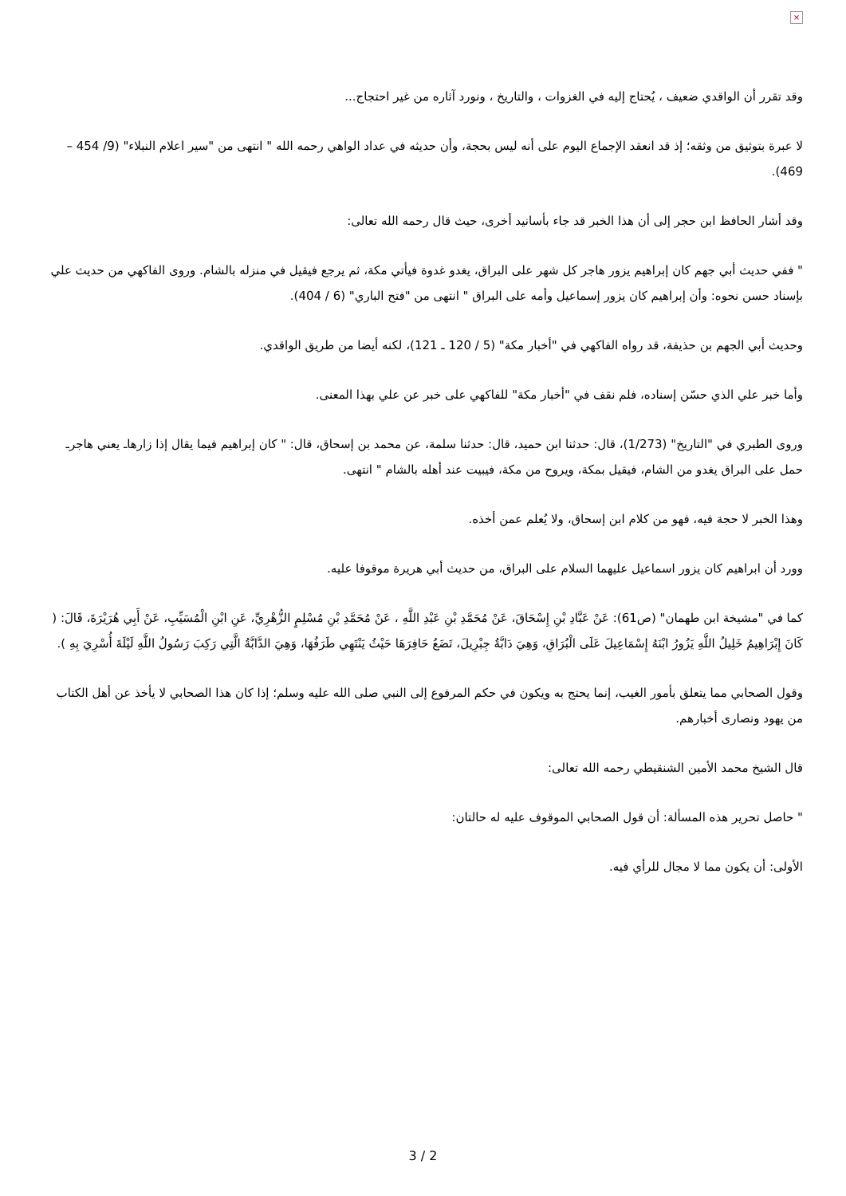×
وقد تقرر أن الواقدي ضعيف ، يُحتاج إليه في الغزوات ، والتاريخ ، ونورد آثاره من غير احتجاج...
لا عبرة بتوثيق من وثقه؛ إذ قد انعقد الإجماع اليوم على أنه ليس بحجة، وأن حديثه في عداد الواهي رحمه الله " انتهى من "سير اعلام النبلاء" (9/ 454 – 469).
وقد أشار الحافظ ابن حجر إلى أن هذا الخبر قد جاء بأسانيد أخرى، حيث قال رحمه الله تعالى:
" ففي حديث أبي جهم كان إبراهيم يزور هاجر كل شهر على البراق، يغدو غدوة فيأتي مكة، ثم يرجع فيقيل في منزله بالشام. وروى الفاكهي من حديث علي بإسناد حسن نحوه: وأن إبراهيم كان يزور إسماعيل وأمه على البراق " انتهى من "فتح الباري" (6 / 404).
وحديث أبي الجهم بن حذيفة، قد رواه الفاكهي في "أخبار مكة" (5 / 120 ـ 121)، لكنه أيضا من طريق الواقدي.
وأما خبر علي الذي حسّن إسناده، فلم نقف في "أخبار مكة" للفاكهي على خبر عن علي بهذا المعنى.
وروى الطبري في "التاريخ" (1/273)، قال: حدثنا ابن حميد، قال: حدثنا سلمة، عن محمد بن إسحاق، قال: " كان إبراهيم فيما يقال إذا زارهاـ يعني هاجرـ حمل على البراق يغدو من الشام، فيقيل بمكة، ويروح من مكة، فيبيت عند أهله بالشام " انتهى.
وهذا الخبر لا حجة فيه، فهو من كلام ابن إسحاق، ولا يُعلم عمن أخذه.
وورد أن ابراهيم كان يزور اسماعيل عليهما السلام على البراق، من حديث أبي هريرة موقوفا عليه.
كما في "مشيخة ابن طهمان" (ص61): عَنْ عَبَّادِ بْنِ إِسْحَاقَ، عَنْ مُحَمَّدِ بْنِ عَبْدِ اللَّهِ ، عَنْ مُحَمَّدِ بْنِ مُسْلِمٍ الزُّهْرِيِّ، عَنِ ابْنِ الْمُسَيِّبِ، عَنْ أَبِي هُرَيْرَةَ، قَالَ: ( كَانَ إِبْرَاهِيمُ خَلِيلُ اللَّهِ يَزُورُ ابْنَهُ إِسْمَاعِيلَ عَلَى الْبُرَاقِ، وَهِيَ دَابَّةُ جِبْرِيلَ، تَضَعُ حَافِرَهَا حَيْثُ يَنْتَهِي طَرَفُهَا، وَهِيَ الدَّابَّةُ الَّتِي رَكِبَ رَسُولُ اللَّهِ لَيْلَةَ أُسْرِيَ بِهِ ).
وقول الصحابي مما يتعلق بأمور الغيب، إنما يحتج به ويكون في حكم المرفوع إلى النبي صلى الله عليه وسلم؛ إذا كان هذا الصحابي لا يأخذ عن أهل الكتاب من يهود ونصارى أخبارهم.
قال الشيخ محمد الأمين الشنقيطي رحمه الله تعالى:
" حاصل تحرير هذه المسألة: أن قول الصحابي الموقوف عليه له حالتان:
الأولى: أن يكون مما لا مجال للرأي فيه.
3 / 2